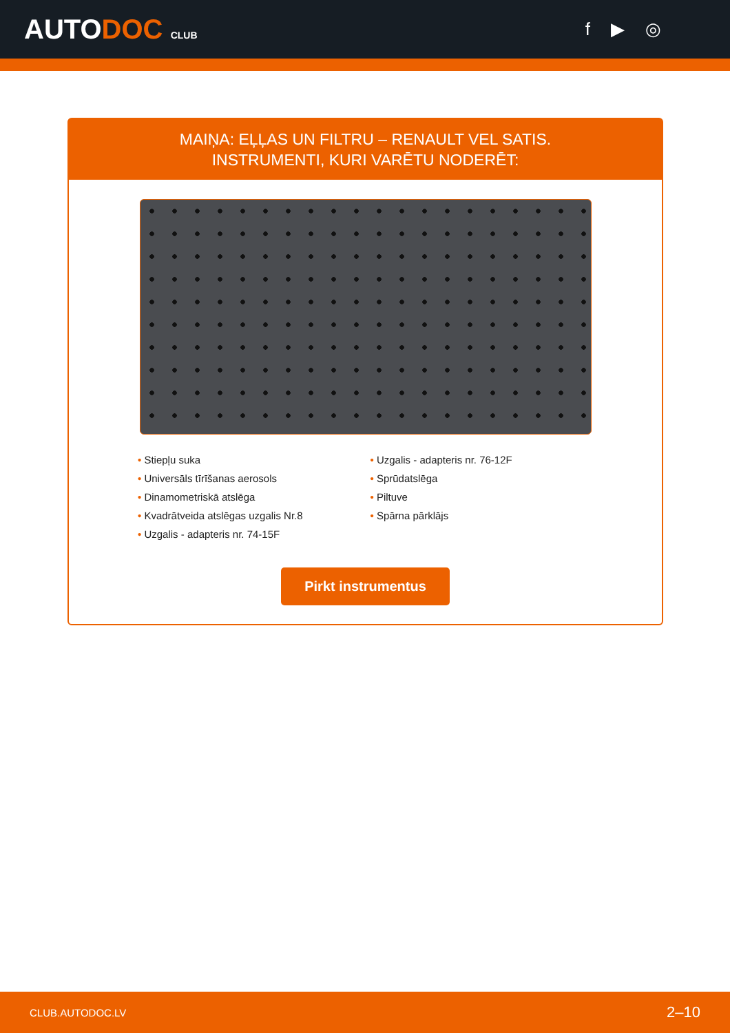AUTODOC CLUB
f ▶ ◎
MAIŅA: EĻĻAS UN FILTRU – RENAULT VEL SATIS.
INSTRUMENTI, KURI VARĒTU NODERĒT:
• Stiepļu suka
• Universāls tīrīšanas aerosols
• Dinamometriskā atslēga
• Kvadrātveida atslēgas uzgalis Nr.8
• Uzgalis - adapteris nr. 74-15F
• Uzgalis - adapteris nr. 76-12F
• Sprūdatslēga
• Piltuve
• Spārna pārklājs
Pirkt instrumentus
CLUB.AUTODOC.LV 2–10